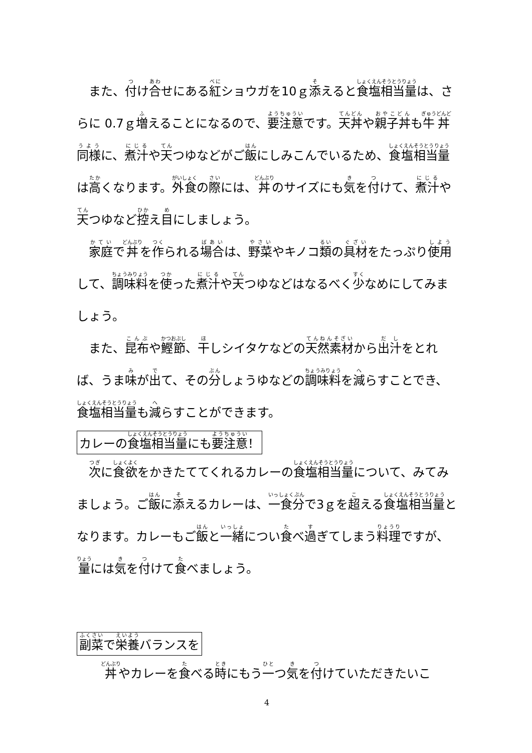また、付け合せにある紅ショウガを10ｇ添えると食塩相当量は、さらに 0.7ｇ増えることになるので、要注意です。天丼や親子丼も牛丼同様に、煮汁や天つゆなどがご飯にしみこんでいるため、食塩相当量は高くなります。外食の際には、丼のサイズにも気を付けて、煮汁や天つゆなど控え目にしましょう。
家庭で丼を作られる場合は、野菜やキノコ類の具材をたっぷり使用して、調味料を使った煮汁や天つゆなどはなるべく少なめにしてみましょう。
また、昆布や鰹節、干しシイタケなどの天然素材から出汁をとれば、うま味が出て、その分しょうゆなどの調味料を減らすことでき、食塩相当量も減らすことができます。
カレーの食塩相当量にも要注意！
次に食欲をかきたててくれるカレーの食塩相当量について、みてみましょう。ご飯に添えるカレーは、一食分で3ｇを超える食塩相当量となります。カレーもご飯と一緒につい食べ過ぎてしまう料理ですが、量には気を付けて食べましょう。
副菜で栄養バランスを
丼やカレーを食べる時にもう一つ気を付けていただきたいこ
4